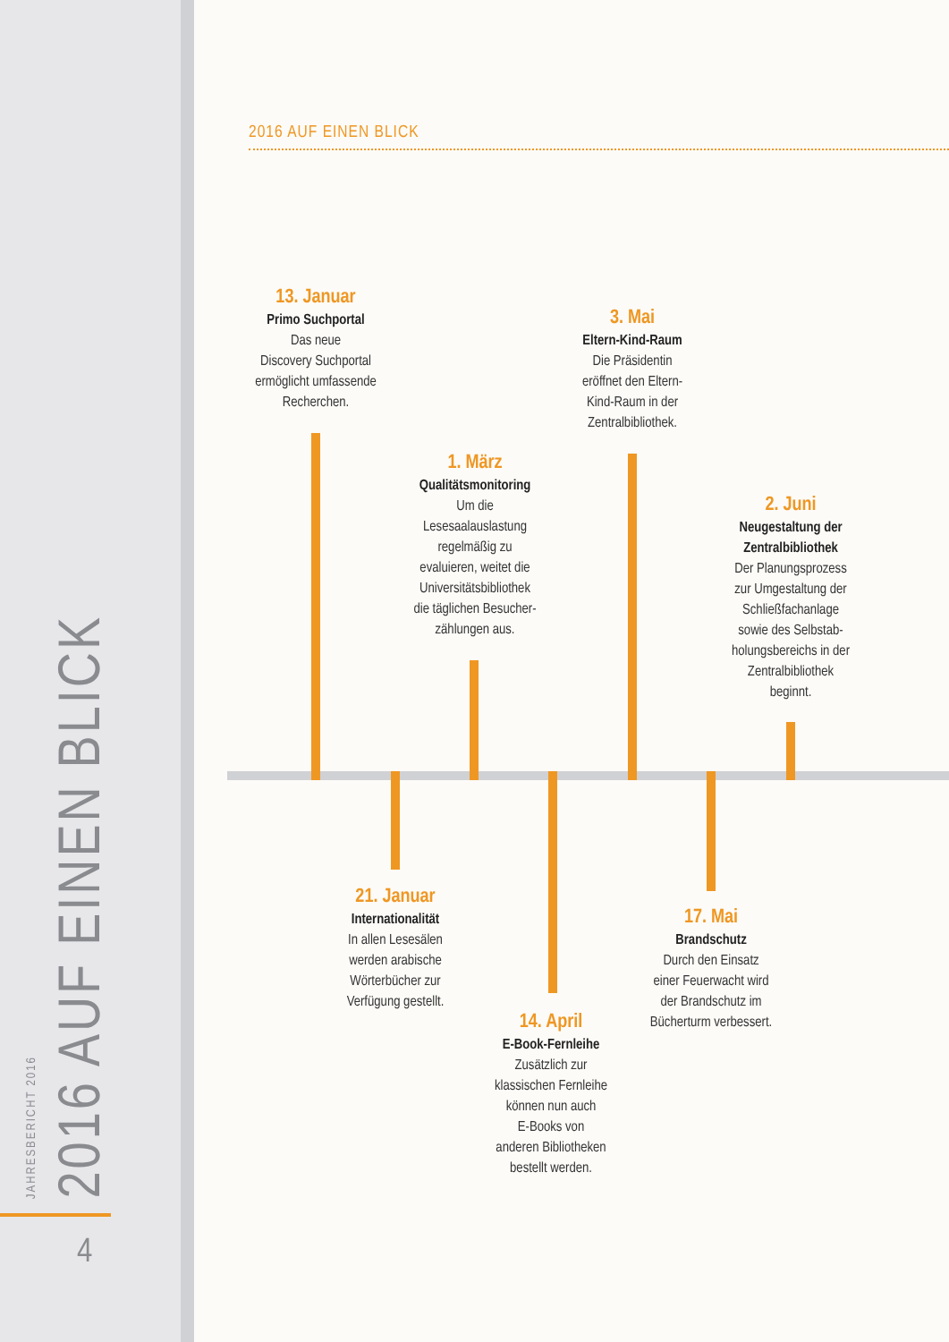JAHRESBERICHT 2016
2016 AUF EINEN BLICK
4
2016 AUF EINEN BLICK
13. Januar
Primo Suchportal
Das neue
Discovery Suchportal
ermöglicht umfassende
Recherchen.
1. März
Qualitätsmonitoring
Um die
Lesesaalauslastung
regelmäßig zu
evaluieren, weitet die
Universitätsbibliothek
die täglichen Besucher-
zählungen aus.
3. Mai
Eltern-Kind-Raum
Die Präsidentin
eröffnet den Eltern-
Kind-Raum in der
Zentralbibliothek.
2. Juni
Neugestaltung der Zentralbibliothek
Der Planungsprozess
zur Umgestaltung der
Schließfachanlage
sowie des Selbstab-
holungsbereichs in der
Zentralbibliothek
beginnt.
21. Januar
Internationalität
In allen Lesesälen
werden arabische
Wörterbücher zur
Verfügung gestellt.
14. April
E-Book-Fernleihe
Zusätzlich zur
klassischen Fernleihe
können nun auch
E-Books von
anderen Bibliotheken
bestellt werden.
17. Mai
Brandschutz
Durch den Einsatz
einer Feuerwacht wird
der Brandschutz im
Bücherturm verbessert.